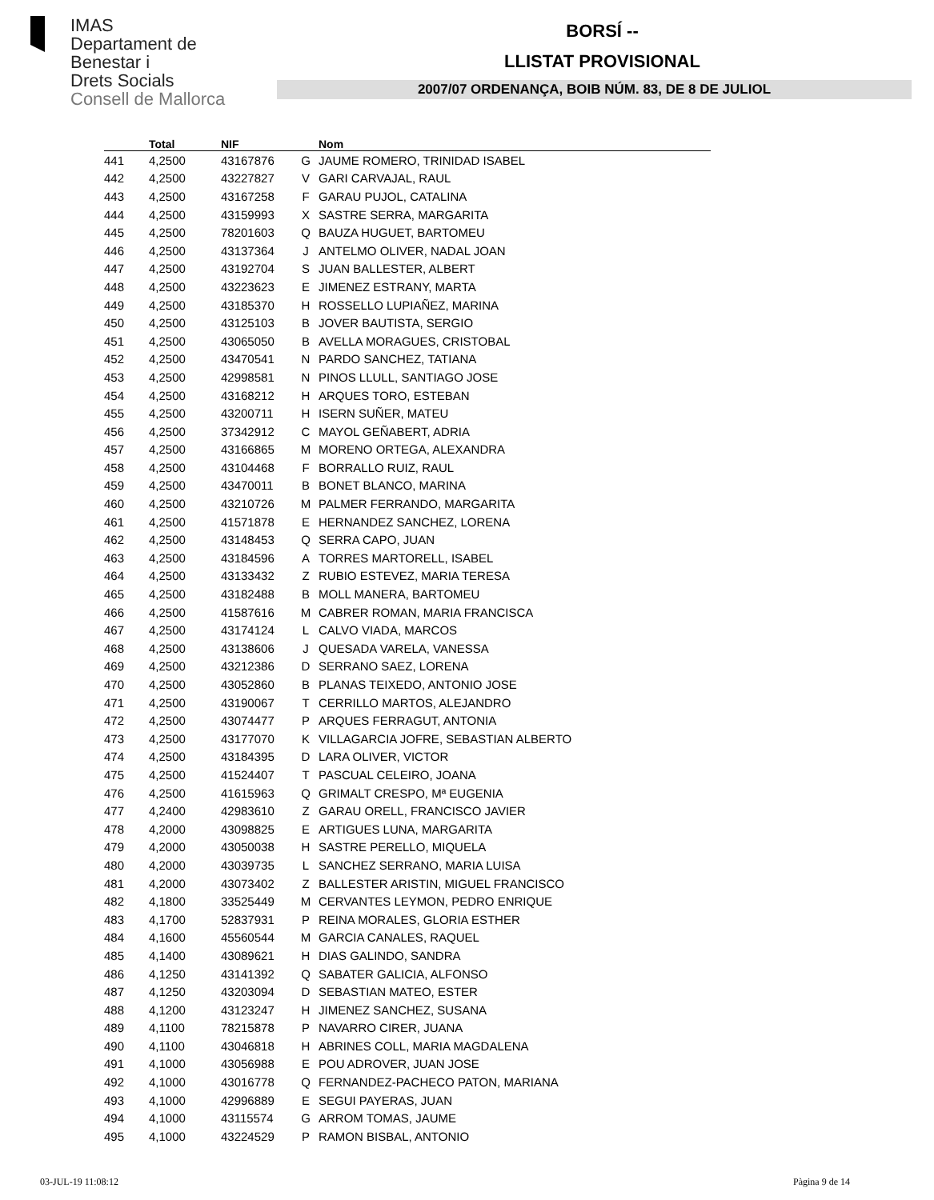IMAS
Departament de
Benestar i
Drets Socials
Consell de Mallorca
BORSÍ --
LLISTAT PROVISIONAL
2007/07 ORDENANÇA, BOIB NÚM. 83, DE 8 DE JULIOL
| | Total | NIF | | Nom |
| --- | --- | --- | --- | --- |
| 441 | 4,2500 | 43167876 | G | JAUME ROMERO, TRINIDAD ISABEL |
| 442 | 4,2500 | 43227827 | V | GARI CARVAJAL, RAUL |
| 443 | 4,2500 | 43167258 | F | GARAU PUJOL, CATALINA |
| 444 | 4,2500 | 43159993 | X | SASTRE SERRA, MARGARITA |
| 445 | 4,2500 | 78201603 | Q | BAUZA HUGUET, BARTOMEU |
| 446 | 4,2500 | 43137364 | J | ANTELMO OLIVER, NADAL JOAN |
| 447 | 4,2500 | 43192704 | S | JUAN BALLESTER, ALBERT |
| 448 | 4,2500 | 43223623 | E | JIMENEZ ESTRANY, MARTA |
| 449 | 4,2500 | 43185370 | H | ROSSELLO LUPIAÑEZ, MARINA |
| 450 | 4,2500 | 43125103 | B | JOVER BAUTISTA, SERGIO |
| 451 | 4,2500 | 43065050 | B | AVELLA MORAGUES, CRISTOBAL |
| 452 | 4,2500 | 43470541 | N | PARDO SANCHEZ, TATIANA |
| 453 | 4,2500 | 42998581 | N | PINOS LLULL, SANTIAGO JOSE |
| 454 | 4,2500 | 43168212 | H | ARQUES TORO, ESTEBAN |
| 455 | 4,2500 | 43200711 | H | ISERN SUÑER, MATEU |
| 456 | 4,2500 | 37342912 | C | MAYOL GEÑABERT, ADRIA |
| 457 | 4,2500 | 43166865 | M | MORENO ORTEGA, ALEXANDRA |
| 458 | 4,2500 | 43104468 | F | BORRALLO RUIZ, RAUL |
| 459 | 4,2500 | 43470011 | B | BONET BLANCO, MARINA |
| 460 | 4,2500 | 43210726 | M | PALMER FERRANDO, MARGARITA |
| 461 | 4,2500 | 41571878 | E | HERNANDEZ SANCHEZ, LORENA |
| 462 | 4,2500 | 43148453 | Q | SERRA CAPO, JUAN |
| 463 | 4,2500 | 43184596 | A | TORRES MARTORELL, ISABEL |
| 464 | 4,2500 | 43133432 | Z | RUBIO ESTEVEZ, MARIA TERESA |
| 465 | 4,2500 | 43182488 | B | MOLL MANERA, BARTOMEU |
| 466 | 4,2500 | 41587616 | M | CABRER ROMAN, MARIA FRANCISCA |
| 467 | 4,2500 | 43174124 | L | CALVO VIADA, MARCOS |
| 468 | 4,2500 | 43138606 | J | QUESADA VARELA, VANESSA |
| 469 | 4,2500 | 43212386 | D | SERRANO SAEZ, LORENA |
| 470 | 4,2500 | 43052860 | B | PLANAS TEIXEDO, ANTONIO JOSE |
| 471 | 4,2500 | 43190067 | T | CERRILLO MARTOS, ALEJANDRO |
| 472 | 4,2500 | 43074477 | P | ARQUES FERRAGUT, ANTONIA |
| 473 | 4,2500 | 43177070 | K | VILLAGARCIA JOFRE, SEBASTIAN ALBERTO |
| 474 | 4,2500 | 43184395 | D | LARA OLIVER, VICTOR |
| 475 | 4,2500 | 41524407 | T | PASCUAL CELEIRO, JOANA |
| 476 | 4,2500 | 41615963 | Q | GRIMALT CRESPO, Mª EUGENIA |
| 477 | 4,2400 | 42983610 | Z | GARAU ORELL, FRANCISCO JAVIER |
| 478 | 4,2000 | 43098825 | E | ARTIGUES LUNA, MARGARITA |
| 479 | 4,2000 | 43050038 | H | SASTRE PERELLO, MIQUELA |
| 480 | 4,2000 | 43039735 | L | SANCHEZ SERRANO, MARIA LUISA |
| 481 | 4,2000 | 43073402 | Z | BALLESTER ARISTIN, MIGUEL FRANCISCO |
| 482 | 4,1800 | 33525449 | M | CERVANTES LEYMON, PEDRO ENRIQUE |
| 483 | 4,1700 | 52837931 | P | REINA MORALES, GLORIA ESTHER |
| 484 | 4,1600 | 45560544 | M | GARCIA CANALES, RAQUEL |
| 485 | 4,1400 | 43089621 | H | DIAS GALINDO, SANDRA |
| 486 | 4,1250 | 43141392 | Q | SABATER GALICIA, ALFONSO |
| 487 | 4,1250 | 43203094 | D | SEBASTIAN MATEO, ESTER |
| 488 | 4,1200 | 43123247 | H | JIMENEZ SANCHEZ, SUSANA |
| 489 | 4,1100 | 78215878 | P | NAVARRO CIRER, JUANA |
| 490 | 4,1100 | 43046818 | H | ABRINES COLL, MARIA MAGDALENA |
| 491 | 4,1000 | 43056988 | E | POU ADROVER, JUAN JOSE |
| 492 | 4,1000 | 43016778 | Q | FERNANDEZ-PACHECO PATON, MARIANA |
| 493 | 4,1000 | 42996889 | E | SEGUI PAYERAS, JUAN |
| 494 | 4,1000 | 43115574 | G | ARROM TOMAS, JAUME |
| 495 | 4,1000 | 43224529 | P | RAMON BISBAL, ANTONIO |
03-JUL-19 11:08:12 Pàgina 9 de 14